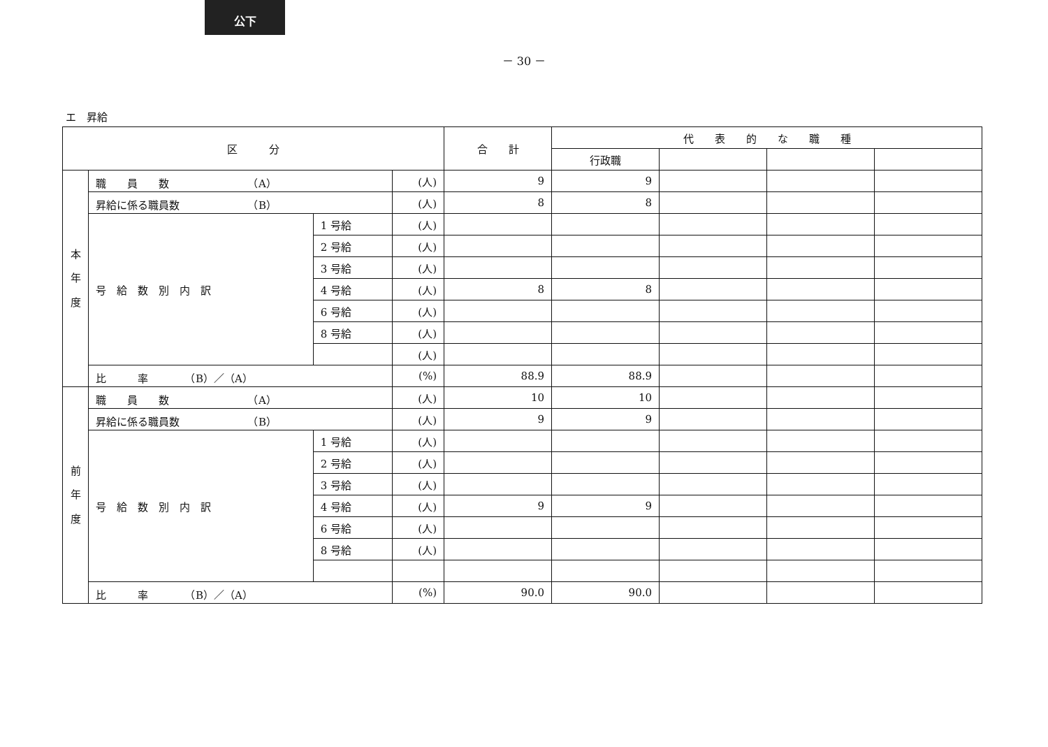公下
－ 30 －
エ　昇給
| 区 分 | | | | 合 計 | 代 表 的 な 職 種 | | | |
| --- | --- | --- | --- | --- | --- | --- | --- | --- |
| | | | | | 行政職 | | | |
| 本 年 度 | 職 員 数 （A） | | (人) | 9 | 9 | | | |
| | 昇給に係る職員数 （B） | | (人) | 8 | 8 | | | |
| | 号 給 数 別 内 訳 | 1 号給 | (人) | | | | | |
| | | 2 号給 | (人) | | | | | |
| | | 3 号給 | (人) | | | | | |
| | | 4 号給 | (人) | 8 | 8 | | | |
| | | 6 号給 | (人) | | | | | |
| | | 8 号給 | (人) | | | | | |
| | | | (人) | | | | | |
| | 比 率 （B）／（A） | | (%) | 88.9 | 88.9 | | | |
| 前 年 度 | 職 員 数 （A） | | (人) | 10 | 10 | | | |
| | 昇給に係る職員数 （B） | | (人) | 9 | 9 | | | |
| | 号 給 数 別 内 訳 | 1 号給 | (人) | | | | | |
| | | 2 号給 | (人) | | | | | |
| | | 3 号給 | (人) | | | | | |
| | | 4 号給 | (人) | 9 | 9 | | | |
| | | 6 号給 | (人) | | | | | |
| | | 8 号給 | (人) | | | | | |
| | 比 率 （B）／（A） | | (%) | 90.0 | 90.0 | | | |